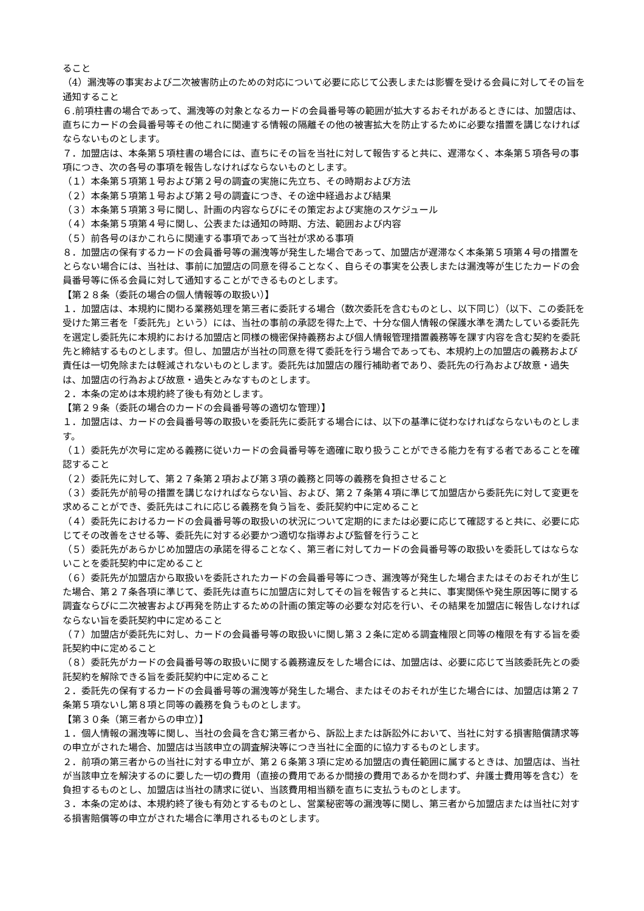ること
（4）漏洩等の事実および二次被害防止のための対応について必要に応じて公表しまたは影響を受ける会員に対してその旨を通知すること
６.前項柱書の場合であって、漏洩等の対象となるカードの会員番号等の範囲が拡大するおそれがあるときには、加盟店は、直ちにカードの会員番号等その他これに関連する情報の隔離その他の被害拡大を防止するために必要な措置を講じなければならないものとします。
７．加盟店は、本条第５項柱書の場合には、直ちにその旨を当社に対して報告すると共に、遅滞なく、本条第５項各号の事項につき、次の各号の事項を報告しなければならないものとします。
（１）本条第５項第１号および第２号の調査の実施に先立ち、その時期および方法
（２）本条第５項第１号および第２号の調査につき、その途中経過および結果
（３）本条第５項第３号に関し、計画の内容ならびにその策定および実施のスケジュール
（４）本条第５項第４号に関し、公表または通知の時期、方法、範囲および内容
（５）前各号のほかこれらに関連する事項であって当社が求める事項
８．加盟店の保有するカードの会員番号等の漏洩等が発生した場合であって、加盟店が遅滞なく本条第５項第４号の措置をとらない場合には、当社は、事前に加盟店の同意を得ることなく、自らその事実を公表しまたは漏洩等が生じたカードの会員番号等に係る会員に対して通知することができるものとします。
【第２８条（委託の場合の個人情報等の取扱い）】
１．加盟店は、本規約に関わる業務処理を第三者に委託する場合（数次委託を含むものとし、以下同じ）（以下、この委託を受けた第三者を「委託先」という）には、当社の事前の承認を得た上で、十分な個人情報の保護水準を満たしている委託先を選定し委託先に本規約における加盟店と同様の機密保持義務および個人情報管理措置義務等を課す内容を含む契約を委託先と締結するものとします。但し、加盟店が当社の同意を得て委託を行う場合であっても、本規約上の加盟店の義務および責任は一切免除または軽減されないものとします。委託先は加盟店の履行補助者であり、委託先の行為および故意・過失は、加盟店の行為および故意・過失とみなすものとします。
２．本条の定めは本規約終了後も有効とします。
【第２９条（委託の場合のカードの会員番号等の適切な管理）】
１．加盟店は、カードの会員番号等の取扱いを委託先に委託する場合には、以下の基準に従わなければならないものとします。
（１）委託先が次号に定める義務に従いカードの会員番号等を適確に取り扱うことができる能力を有する者であることを確認すること
（２）委託先に対して、第２７条第２項および第３項の義務と同等の義務を負担させること
（３）委託先が前号の措置を講じなければならない旨、および、第２７条第４項に準じて加盟店から委託先に対して変更を求めることができ、委託先はこれに応じる義務を負う旨を、委託契約中に定めること
（４）委託先におけるカードの会員番号等の取扱いの状況について定期的にまたは必要に応じて確認すると共に、必要に応じてその改善をさせる等、委託先に対する必要かつ適切な指導および監督を行うこと
（５）委託先があらかじめ加盟店の承諾を得ることなく、第三者に対してカードの会員番号等の取扱いを委託してはならないことを委託契約中に定めること
（６）委託先が加盟店から取扱いを委託されたカードの会員番号等につき、漏洩等が発生した場合またはそのおそれが生じた場合、第２７条各項に準じて、委託先は直ちに加盟店に対してその旨を報告すると共に、事実関係や発生原因等に関する調査ならびに二次被害および再発を防止するための計画の策定等の必要な対応を行い、その結果を加盟店に報告しなければならない旨を委託契約中に定めること
（７）加盟店が委託先に対し、カードの会員番号等の取扱いに関し第３２条に定める調査権限と同等の権限を有する旨を委託契約中に定めること
（８）委託先がカードの会員番号等の取扱いに関する義務違反をした場合には、加盟店は、必要に応じて当該委託先との委託契約を解除できる旨を委託契約中に定めること
２．委託先の保有するカードの会員番号等の漏洩等が発生した場合、またはそのおそれが生じた場合には、加盟店は第２７条第５項ないし第８項と同等の義務を負うものとします。
【第３０条（第三者からの申立）】
１．個人情報の漏洩等に関し、当社の会員を含む第三者から、訴訟上または訴訟外において、当社に対する損害賠償請求等の申立がされた場合、加盟店は当該申立の調査解決等につき当社に全面的に協力するものとします。
２．前項の第三者からの当社に対する申立が、第２６条第３項に定める加盟店の責任範囲に属するときは、加盟店は、当社が当該申立を解決するのに要した一切の費用（直接の費用であるか間接の費用であるかを問わず、弁護士費用等を含む）を負担するものとし、加盟店は当社の請求に従い、当該費用相当額を直ちに支払うものとします。
３．本条の定めは、本規約終了後も有効とするものとし、営業秘密等の漏洩等に関し、第三者から加盟店または当社に対する損害賠償等の申立がされた場合に準用されるものとします。